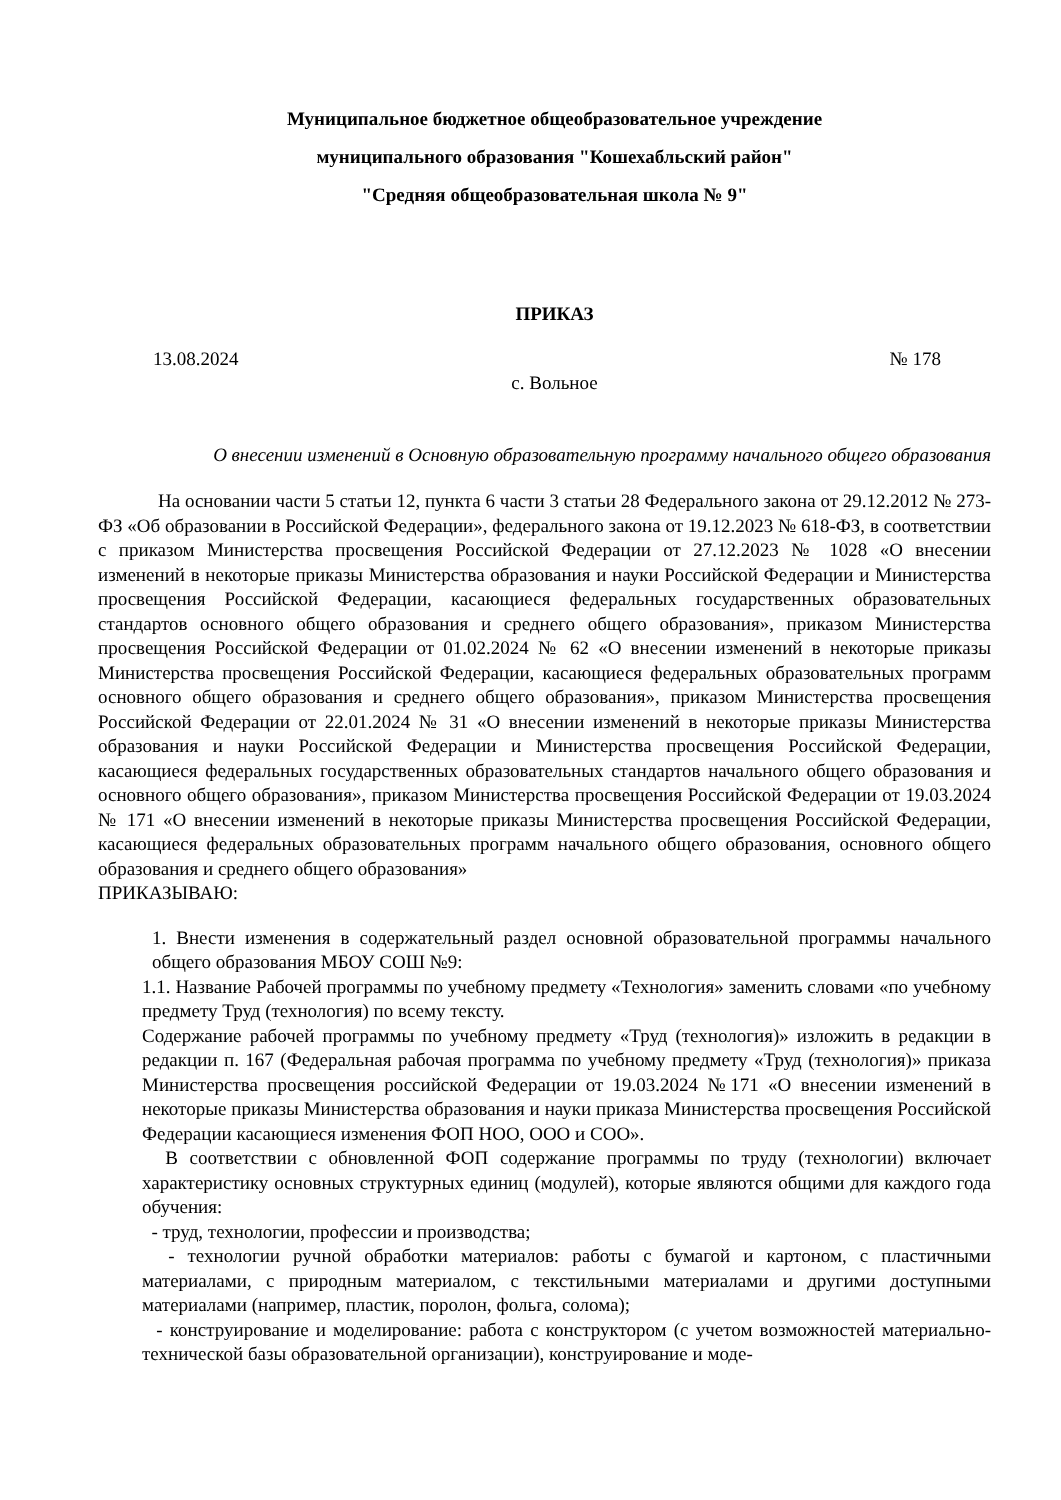Муниципальное бюджетное общеобразовательное учреждение
муниципального образования "Кошехабльский район"
"Средняя общеобразовательная школа № 9"
ПРИКАЗ
13.08.2024 № 178
с. Вольное
О внесении изменений в Основную образовательную программу начального общего образования
На основании части 5 статьи 12, пункта 6 части 3 статьи 28 Федерального закона от 29.12.2012 № 273-ФЗ «Об образовании в Российской Федерации», федерального закона от 19.12.2023 № 618-ФЗ, в соответствии с приказом Министерства просвещения Российской Федерации от 27.12.2023 № 1028 «О внесении изменений в некоторые приказы Министерства образования и науки Российской Федерации и Министерства просвещения Российской Федерации, касающиеся федеральных государственных образовательных стандартов основного общего образования и среднего общего образования», приказом Министерства просвещения Российской Федерации от 01.02.2024 № 62 «О внесении изменений в некоторые приказы Министерства просвещения Российской Федерации, касающиеся федеральных образовательных программ основного общего образования и среднего общего образования», приказом Министерства просвещения Российской Федерации от 22.01.2024 № 31 «О внесении изменений в некоторые приказы Министерства образования и науки Российской Федерации и Министерства просвещения Российской Федерации, касающиеся федеральных государственных образовательных стандартов начального общего образования и основного общего образования», приказом Министерства просвещения Российской Федерации от 19.03.2024 № 171 «О внесении изменений в некоторые приказы Министерства просвещения Российской Федерации, касающиеся федеральных образовательных программ начального общего образования, основного общего образования и среднего общего образования»
ПРИКАЗЫВАЮ:
1. Внести изменения в содержательный раздел основной образовательной программы начального общего образования МБОУ СОШ №9:
1.1. Название Рабочей программы по учебному предмету «Технология» заменить словами «по учебному предмету Труд (технология) по всему тексту.
Содержание рабочей программы по учебному предмету «Труд (технология)» изложить в редакции в редакции п. 167 (Федеральная рабочая программа по учебному предмету «Труд (технология)» приказа Министерства просвещения российской Федерации от 19.03.2024 №171 «О внесении изменений в некоторые приказы Министерства образования и науки приказа Министерства просвещения Российской Федерации касающиеся изменения ФОП НОО, ООО и СОО».
В соответствии с обновленной ФОП содержание программы по труду (технологии) включает характеристику основных структурных единиц (модулей), которые являются общими для каждого года обучения:
- труд, технологии, профессии и производства;
- технологии ручной обработки материалов: работы с бумагой и картоном, с пластичными материалами, с природным материалом, с текстильными материалами и другими доступными материалами (например, пластик, поролон, фольга, солома);
- конструирование и моделирование: работа с конструктором (с учетом возможностей материально-технической базы образовательной организации), конструирование и моде-